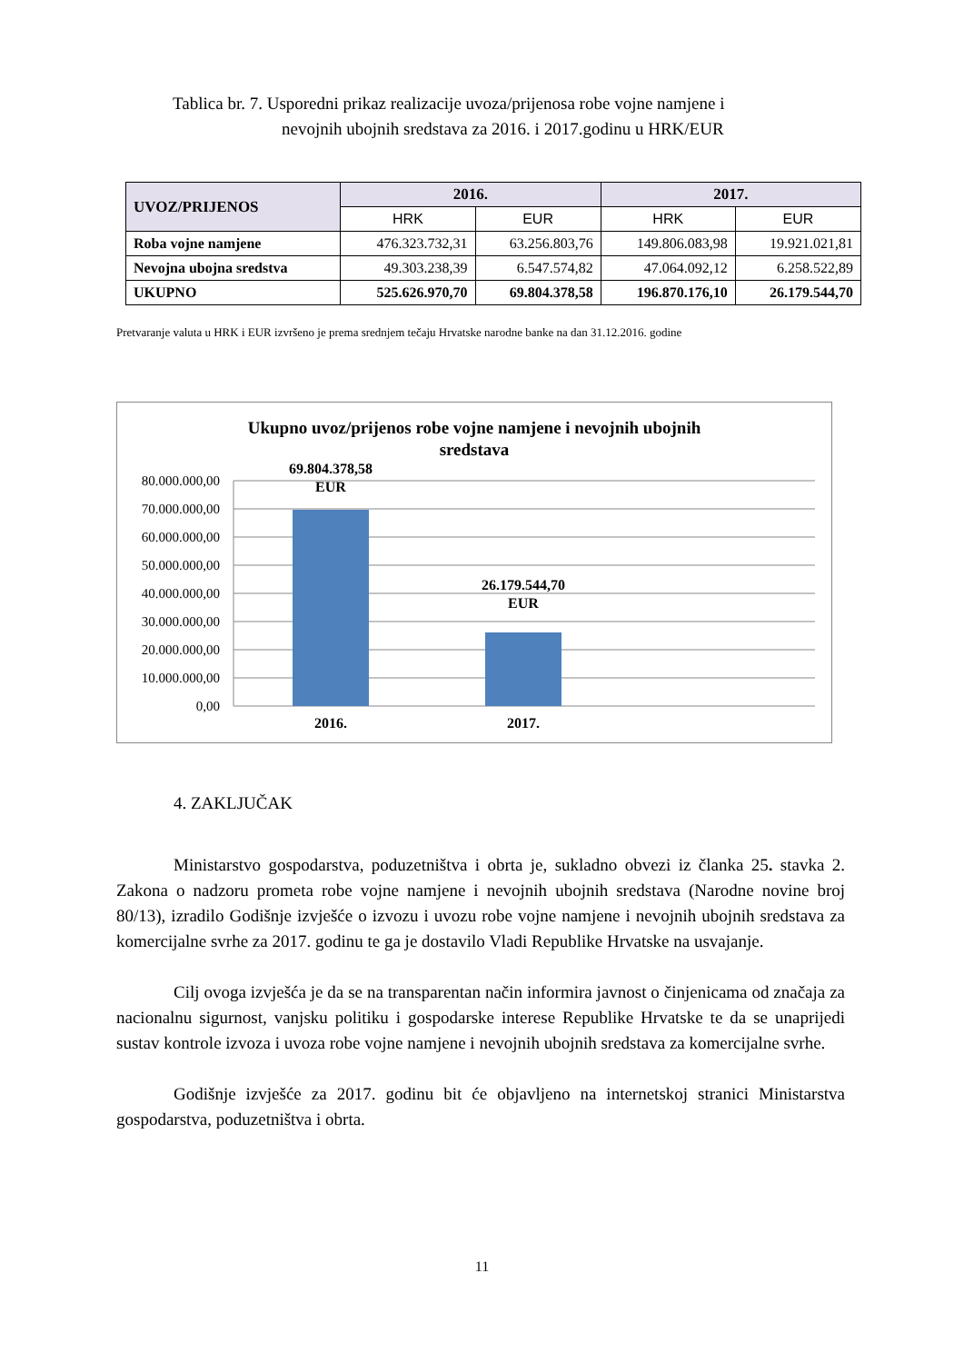Tablica br. 7. Usporedni prikaz realizacije uvoza/prijenosa robe vojne namjene i
nevojnih ubojnih sredstava za 2016. i 2017.godinu u HRK/EUR
| UVOZ/PRIJENOS | 2016. | | 2017. | |
| --- | --- | --- | --- | --- |
| | HRK | EUR | HRK | EUR |
| Roba vojne namjene | 476.323.732,31 | 63.256.803,76 | 149.806.083,98 | 19.921.021,81 |
| Nevojna ubojna sredstva | 49.303.238,39 | 6.547.574,82 | 47.064.092,12 | 6.258.522,89 |
| UKUPNO | 525.626.970,70 | 69.804.378,58 | 196.870.176,10 | 26.179.544,70 |
Pretvaranje valuta u HRK i EUR izvršeno je prema srednjem tečaju Hrvatske narodne banke na dan 31.12.2016. godine
Ukupno uvoz/prijenos robe vojne namjene i nevojnih ubojnih
sredstava
80.000.000,00
70.000.000,00
60.000.000,00
50.000.000,00
40.000.000,00
30.000.000,00
20.000.000,00
10.000.000,00
0,00
69.804.378,58
EUR
26.179.544,70
EUR
2016.
2017.
4. ZAKLJUČAK
Ministarstvo gospodarstva, poduzetništva i obrta je, sukladno obvezi iz članka 25. stavka 2. Zakona o nadzoru prometa robe vojne namjene i nevojnih ubojnih sredstava (Narodne novine broj 80/13), izradilo Godišnje izvješće o izvozu i uvozu robe vojne namjene i nevojnih ubojnih sredstava za komercijalne svrhe za 2017. godinu te ga je dostavilo Vladi Republike Hrvatske na usvajanje.
Cilj ovoga izvješća je da se na transparentan način informira javnost o činjenicama od značaja za nacionalnu sigurnost, vanjsku politiku i gospodarske interese Republike Hrvatske te da se unaprijedi sustav kontrole izvoza i uvoza robe vojne namjene i nevojnih ubojnih sredstava za komercijalne svrhe.
Godišnje izvješće za 2017. godinu bit će objavljeno na internetskoj stranici Ministarstva gospodarstva, poduzetništva i obrta.
11